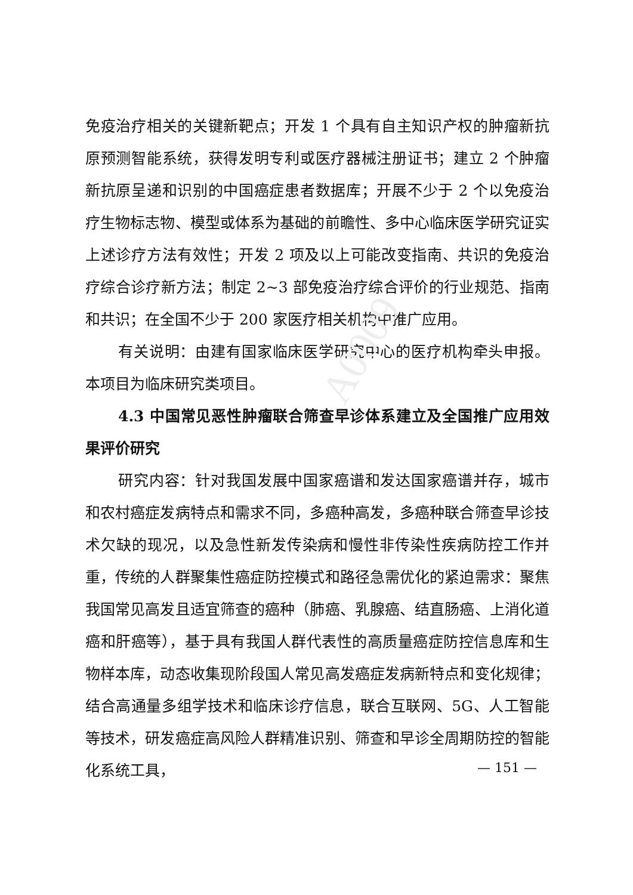A0009
免疫治疗相关的关键新靶点；开发 1 个具有自主知识产权的肿瘤新抗原预测智能系统，获得发明专利或医疗器械注册证书；建立 2 个肿瘤新抗原呈递和识别的中国癌症患者数据库；开展不少于 2 个以免疫治疗生物标志物、模型或体系为基础的前瞻性、多中心临床医学研究证实上述诊疗方法有效性；开发 2 项及以上可能改变指南、共识的免疫治疗综合诊疗新方法；制定 2~3 部免疫治疗综合评价的行业规范、指南和共识；在全国不少于 200 家医疗相关机构中推广应用。
有关说明：由建有国家临床医学研究中心的医疗机构牵头申报。本项目为临床研究类项目。
4.3 中国常见恶性肿瘤联合筛查早诊体系建立及全国推广应用效果评价研究
研究内容：针对我国发展中国家癌谱和发达国家癌谱并存，城市和农村癌症发病特点和需求不同，多癌种高发，多癌种联合筛查早诊技术欠缺的现况，以及急性新发传染病和慢性非传染性疾病防控工作并重，传统的人群聚集性癌症防控模式和路径急需优化的紧迫需求：聚焦我国常见高发且适宜筛查的癌种（肺癌、乳腺癌、结直肠癌、上消化道癌和肝癌等），基于具有我国人群代表性的高质量癌症防控信息库和生物样本库，动态收集现阶段国人常见高发癌症发病新特点和变化规律；结合高通量多组学技术和临床诊疗信息，联合互联网、5G、人工智能等技术，研发癌症高风险人群精准识别、筛查和早诊全周期防控的智能化系统工具，
— 151 —